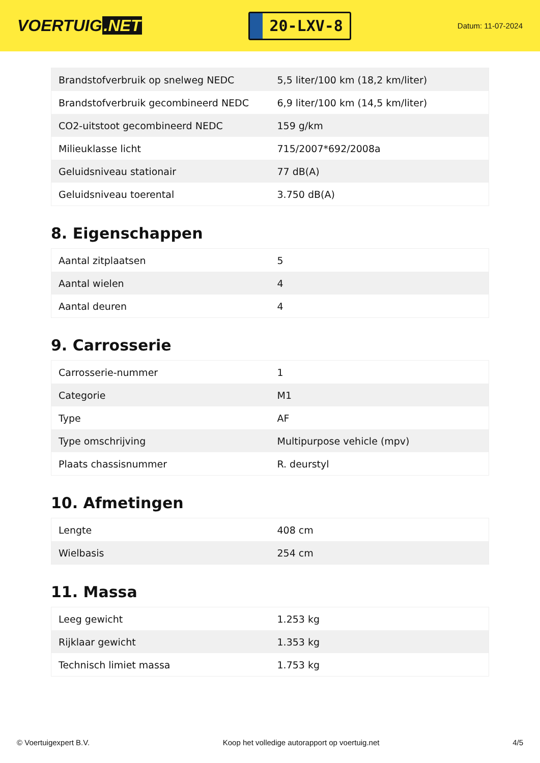VOERTUIG.NET
20-LXV-8
Datum: 11-07-2024
| Brandstofverbruik op snelweg NEDC | 5,5 liter/100 km (18,2 km/liter) |
| Brandstofverbruik gecombineerd NEDC | 6,9 liter/100 km (14,5 km/liter) |
| CO2-uitstoot gecombineerd NEDC | 159 g/km |
| Milieuklasse licht | 715/2007*692/2008a |
| Geluidsniveau stationair | 77 dB(A) |
| Geluidsniveau toerental | 3.750 dB(A) |
8. Eigenschappen
| Aantal zitplaatsen | 5 |
| Aantal wielen | 4 |
| Aantal deuren | 4 |
9. Carrosserie
| Carrosserie-nummer | 1 |
| Categorie | M1 |
| Type | AF |
| Type omschrijving | Multipurpose vehicle (mpv) |
| Plaats chassisnummer | R. deurstyl |
10. Afmetingen
| Lengte | 408 cm |
| Wielbasis | 254 cm |
11. Massa
| Leeg gewicht | 1.253 kg |
| Rijklaar gewicht | 1.353 kg |
| Technisch limiet massa | 1.753 kg |
© Voertuigexpert B.V. Koop het volledige autorapport op voertuig.net 4/5